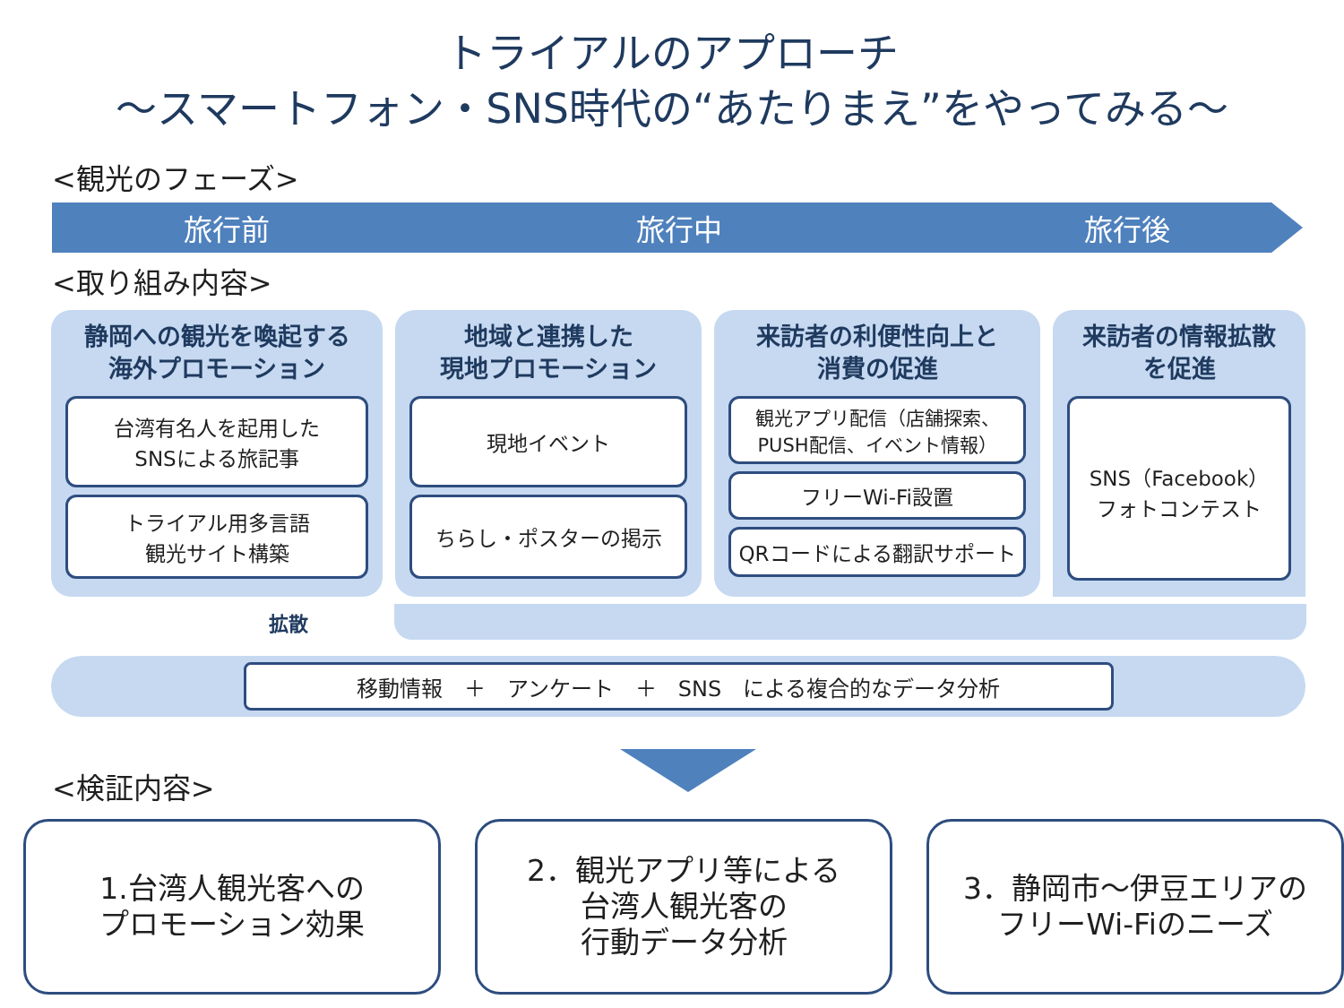トライアルのアプローチ
～スマートフォン・SNS時代の“あたりまえ”をやってみる～
<観光のフェーズ>
旅行前 旅行中 旅行後
<取り組み内容>
静岡への観光を喚起する
海外プロモーション
台湾有名人を起用した
SNSによる旅記事
トライアル用多言語
観光サイト構築
地域と連携した
現地プロモーション
現地イベント
ちらし・ポスターの掲示
来訪者の利便性向上と
消費の促進
観光アプリ配信（店舗探索、
PUSH配信、イベント情報）
フリーWi-Fi設置
QRコードによる翻訳サポート
来訪者の情報拡散
を促進
SNS（Facebook）
フォトコンテスト
拡散
移動情報　＋　アンケート　＋　SNS　による複合的なデータ分析
<検証内容>
1.台湾人観光客への
プロモーション効果
2．観光アプリ等による
台湾人観光客の
行動データ分析
3．静岡市～伊豆エリアの
フリーWi-Fiのニーズ